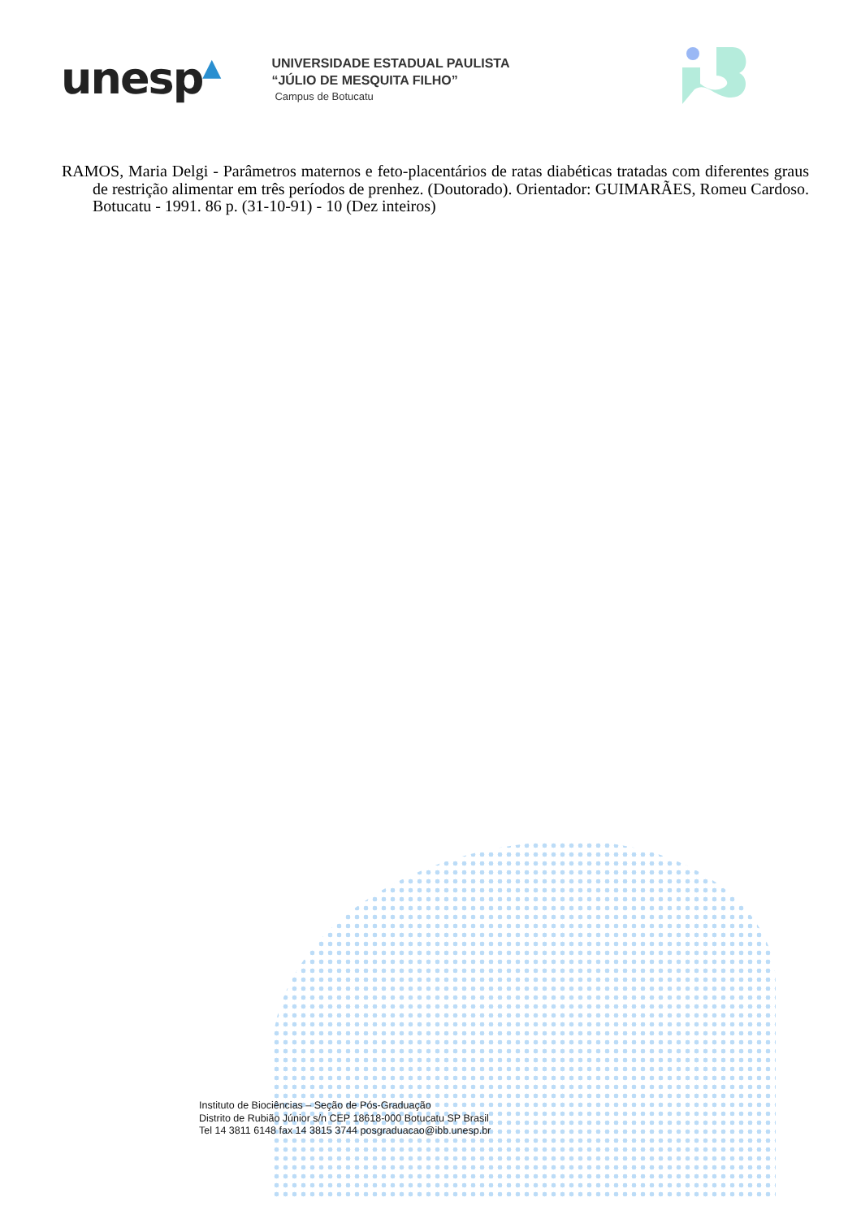unesp▲
UNIVERSIDADE ESTADUAL PAULISTA “JÚLIO DE MESQUITA FILHO” Campus de Botucatu
RAMOS, Maria Delgi - Parâmetros maternos e feto-placentários de ratas diabéticas tratadas com diferentes graus de restrição alimentar em três períodos de prenhez. (Doutorado). Orientador: GUIMARÃES, Romeu Cardoso. Botucatu - 1991. 86 p. (31-10-91) - 10 (Dez inteiros)
Instituto de Biociências – Seção de Pós-Graduação
Distrito de Rubião Júnior s/n CEP 18618-000 Botucatu SP Brasil
Tel 14 3811 6148 fax 14 3815 3744 posgraduacao@ibb.unesp.br